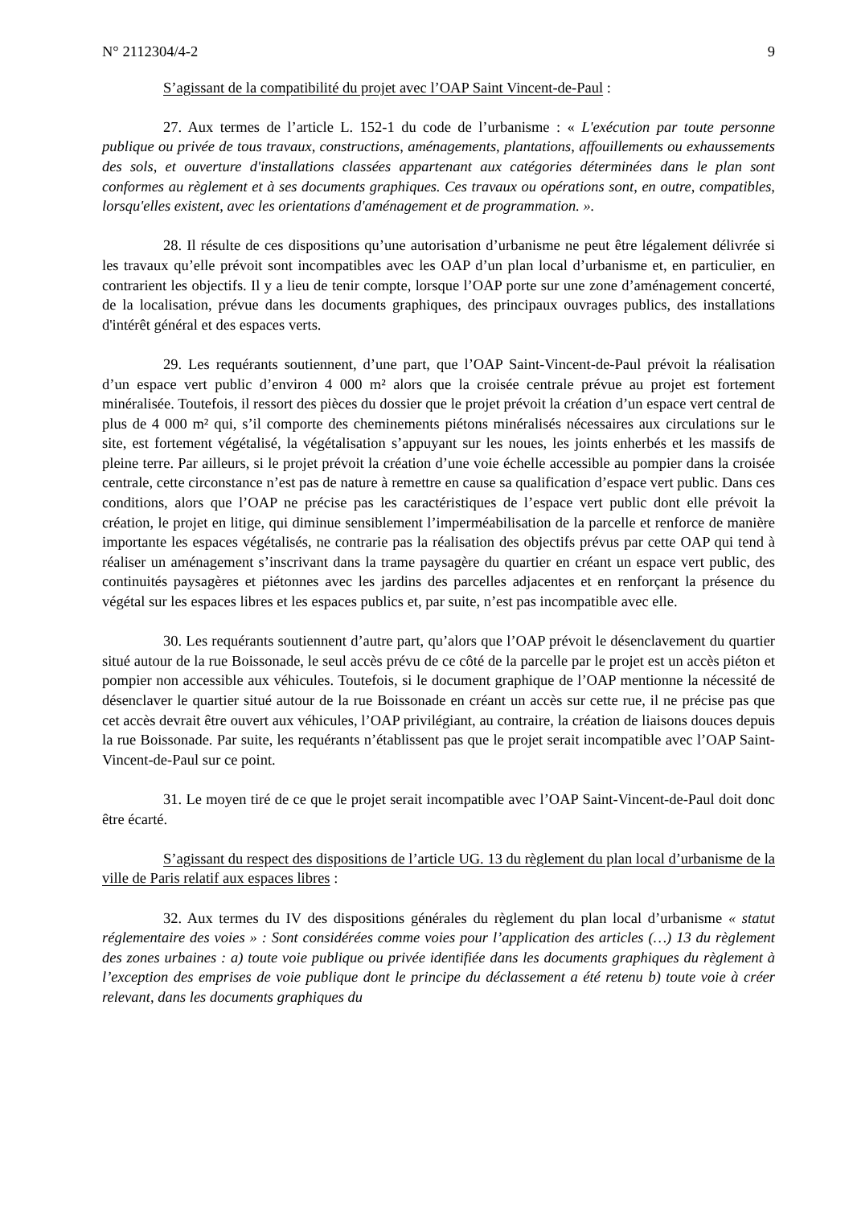N° 2112304/4-2 9
S’agissant de la compatibilité du projet avec l’OAP Saint Vincent-de-Paul :
27. Aux termes de l’article L. 152-1 du code de l’urbanisme : « L'exécution par toute personne publique ou privée de tous travaux, constructions, aménagements, plantations, affouillements ou exhaussements des sols, et ouverture d'installations classées appartenant aux catégories déterminées dans le plan sont conformes au règlement et à ses documents graphiques. Ces travaux ou opérations sont, en outre, compatibles, lorsqu'elles existent, avec les orientations d'aménagement et de programmation. ».
28. Il résulte de ces dispositions qu’une autorisation d’urbanisme ne peut être légalement délivrée si les travaux qu’elle prévoit sont incompatibles avec les OAP d’un plan local d’urbanisme et, en particulier, en contrarient les objectifs. Il y a lieu de tenir compte, lorsque l’OAP porte sur une zone d’aménagement concerté, de la localisation, prévue dans les documents graphiques, des principaux ouvrages publics, des installations d'intérêt général et des espaces verts.
29. Les requérants soutiennent, d’une part, que l’OAP Saint-Vincent-de-Paul prévoit la réalisation d’un espace vert public d’environ 4 000 m² alors que la croisée centrale prévue au projet est fortement minéralisée. Toutefois, il ressort des pièces du dossier que le projet prévoit la création d’un espace vert central de plus de 4 000 m² qui, s’il comporte des cheminements piétons minéralisés nécessaires aux circulations sur le site, est fortement végétalisé, la végétalisation s’appuyant sur les noues, les joints enherbés et les massifs de pleine terre. Par ailleurs, si le projet prévoit la création d’une voie échelle accessible au pompier dans la croisée centrale, cette circonstance n’est pas de nature à remettre en cause sa qualification d’espace vert public. Dans ces conditions, alors que l’OAP ne précise pas les caractéristiques de l’espace vert public dont elle prévoit la création, le projet en litige, qui diminue sensiblement l’imperméabilisation de la parcelle et renforce de manière importante les espaces végétalisés, ne contrarie pas la réalisation des objectifs prévus par cette OAP qui tend à réaliser un aménagement s’inscrivant dans la trame paysagère du quartier en créant un espace vert public, des continuités paysagères et piétonnes avec les jardins des parcelles adjacentes et en renforçant la présence du végétal sur les espaces libres et les espaces publics et, par suite, n’est pas incompatible avec elle.
30. Les requérants soutiennent d’autre part, qu’alors que l’OAP prévoit le désenclavement du quartier situé autour de la rue Boissonade, le seul accès prévu de ce côté de la parcelle par le projet est un accès piéton et pompier non accessible aux véhicules. Toutefois, si le document graphique de l’OAP mentionne la nécessité de désenclaver le quartier situé autour de la rue Boissonade en créant un accès sur cette rue, il ne précise pas que cet accès devrait être ouvert aux véhicules, l’OAP privilégiant, au contraire, la création de liaisons douces depuis la rue Boissonade. Par suite, les requérants n’établissent pas que le projet serait incompatible avec l’OAP Saint-Vincent-de-Paul sur ce point.
31. Le moyen tiré de ce que le projet serait incompatible avec l’OAP Saint-Vincent-de-Paul doit donc être écarté.
S’agissant du respect des dispositions de l’article UG. 13 du règlement du plan local d’urbanisme de la ville de Paris relatif aux espaces libres :
32. Aux termes du IV des dispositions générales du règlement du plan local d’urbanisme « statut réglementaire des voies » : Sont considérées comme voies pour l’application des articles (…) 13 du règlement des zones urbaines : a) toute voie publique ou privée identifiée dans les documents graphiques du règlement à l’exception des emprises de voie publique dont le principe du déclassement a été retenu b) toute voie à créer relevant, dans les documents graphiques du